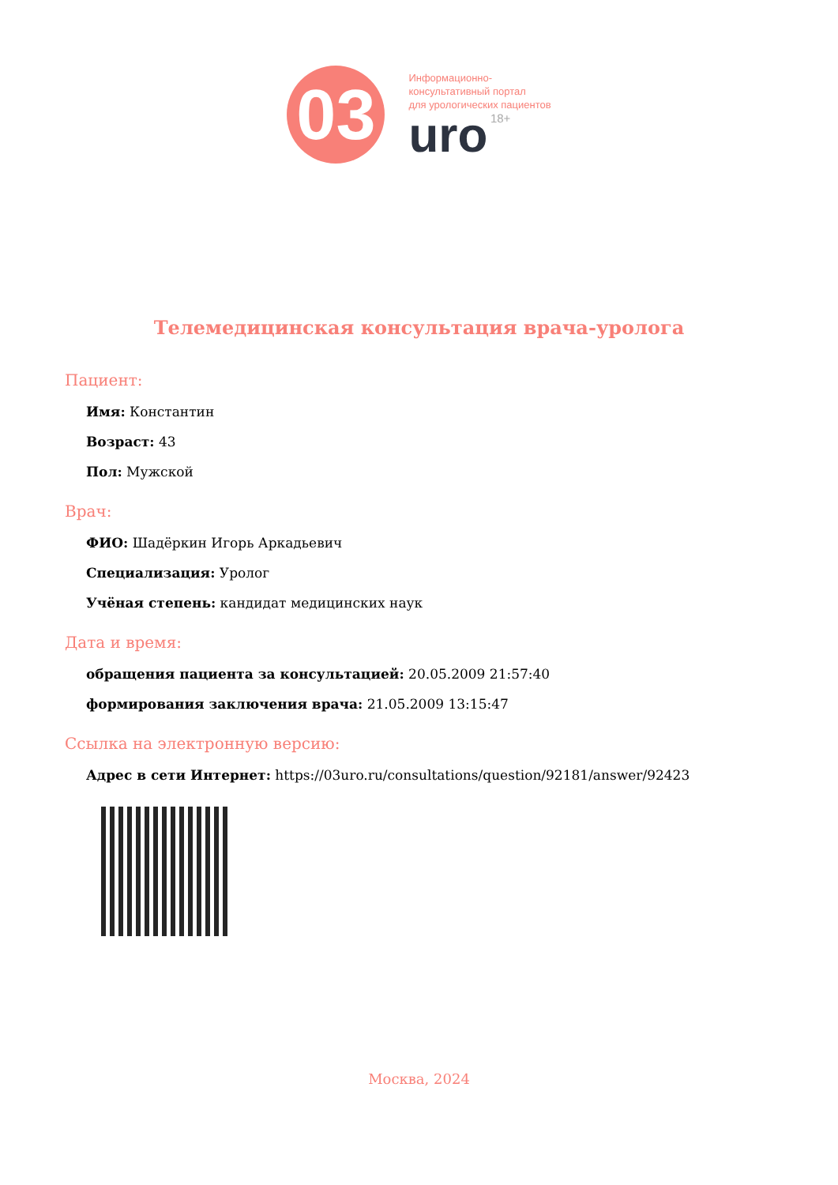03
Информационно-
консультативный портал
для урологических пациентов
uro 18+
Телемедицинская консультация врача-уролога
Пациент:
Имя: Константин
Возраст: 43
Пол: Мужской
Врач:
ФИО: Шадёркин Игорь Аркадьевич
Специализация: Уролог
Учёная степень: кандидат медицинских наук
Дата и время:
обращения пациента за консультацией: 20.05.2009 21:57:40
формирования заключения врача: 21.05.2009 13:15:47
Ссылка на электронную версию:
Адрес в сети Интернет: https://03uro.ru/consultations/question/92181/answer/92423
Москва, 2024